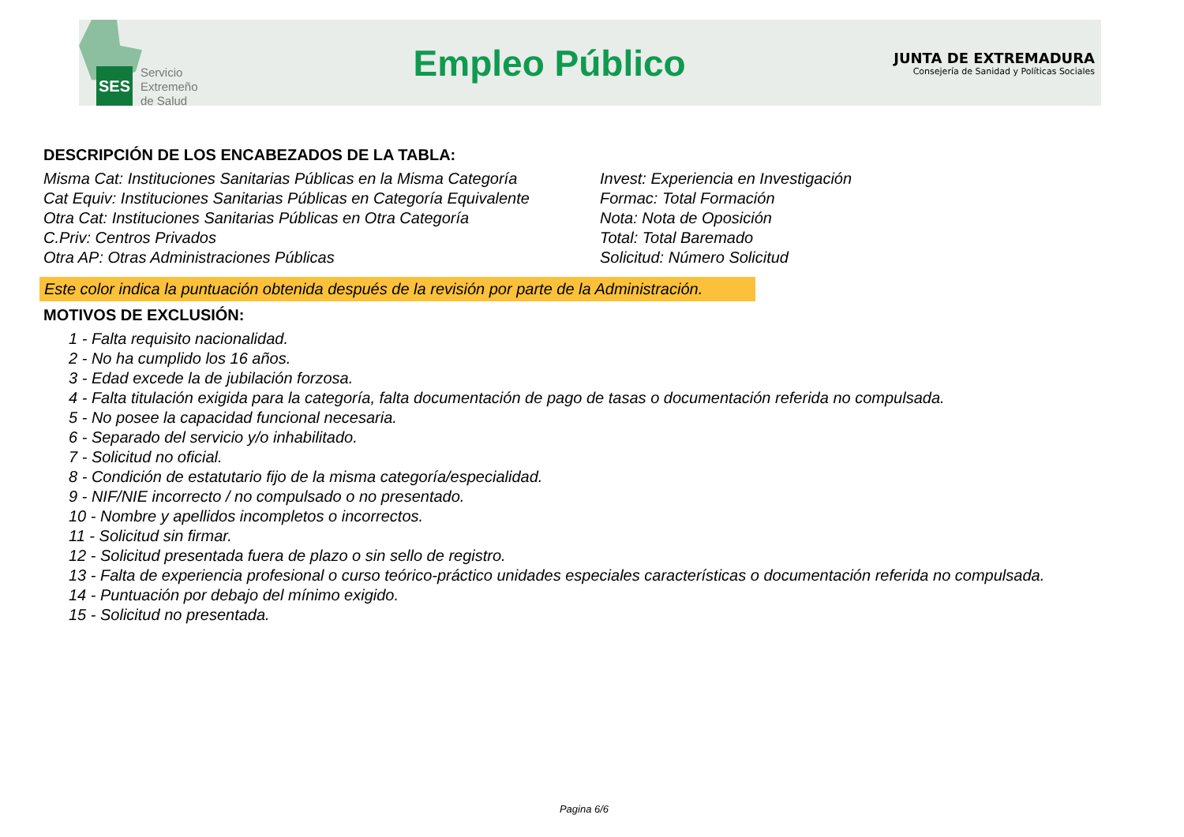SES
Servicio
Extremeño
de Salud
Empleo Público
JUNTA DE EXTREMADURA
Consejería de Sanidad y Políticas Sociales
DESCRIPCIÓN DE LOS ENCABEZADOS DE LA TABLA:
Misma Cat: Instituciones Sanitarias Públicas en la Misma Categoría
Cat Equiv: Instituciones Sanitarias Públicas en Categoría Equivalente
Otra Cat: Instituciones Sanitarias Públicas en Otra Categoría
C.Priv: Centros Privados
Otra AP: Otras Administraciones Públicas
Invest: Experiencia en Investigación
Formac: Total Formación
Nota: Nota de Oposición
Total: Total Baremado
Solicitud: Número Solicitud
Este color indica la puntuación obtenida después de la revisión por parte de la Administración.
MOTIVOS DE EXCLUSIÓN:
1 - Falta requisito nacionalidad.
2 - No ha cumplido los 16 años.
3 - Edad excede la de jubilación forzosa.
4 - Falta titulación exigida para la categoría, falta documentación de pago de tasas o documentación referida no compulsada.
5 - No posee la capacidad funcional necesaria.
6 - Separado del servicio y/o inhabilitado.
7 - Solicitud no oficial.
8 - Condición de estatutario fijo de la misma categoría/especialidad.
9 - NIF/NIE incorrecto / no compulsado o no presentado.
10 - Nombre y apellidos incompletos o incorrectos.
11 - Solicitud sin firmar.
12 - Solicitud presentada fuera de plazo o sin sello de registro.
13 - Falta de experiencia profesional o curso teórico-práctico unidades especiales características o documentación referida no compulsada.
14 - Puntuación por debajo del mínimo exigido.
15 - Solicitud no presentada.
Pagina 6/6